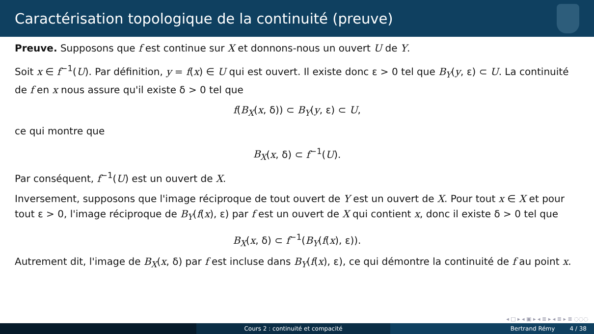Caractérisation topologique de la continuité (preuve)
Preuve. Supposons que f est continue sur X et donnons-nous un ouvert U de Y.
Soit x ∈ f<sup>−1</sup>(U). Par définition, y = f(x) ∈ U qui est ouvert. Il existe donc ε > 0 tel que B<sub>Y</sub>(y, ε) ⊂ U. La continuité de f en x nous assure qu'il existe δ > 0 tel que
f(B<sub>X</sub>(x, δ)) ⊂ B<sub>Y</sub>(y, ε) ⊂ U,
ce qui montre que
B<sub>X</sub>(x, δ) ⊂ f<sup>−1</sup>(U).
Par conséquent, f<sup>−1</sup>(U) est un ouvert de X.
Inversement, supposons que l'image réciproque de tout ouvert de Y est un ouvert de X. Pour tout x ∈ X et pour tout ε > 0, l'image réciproque de B<sub>Y</sub>(f(x), ε) par f est un ouvert de X qui contient x, donc il existe δ > 0 tel que
B<sub>X</sub>(x, δ) ⊂ f<sup>−1</sup>(B<sub>Y</sub>(f(x), ε)).
Autrement dit, l'image de B<sub>X</sub>(x, δ) par f est incluse dans B<sub>Y</sub>(f(x), ε), ce qui démontre la continuité de f au point x.
◂ □ ▸ ◂ ▣ ▸ ◂ ≣ ▸ ◂ ≣ ▸ ≣ ◌◌◌
Cours 2 : continuité et compacité
Bertrand Rémy 4 / 38